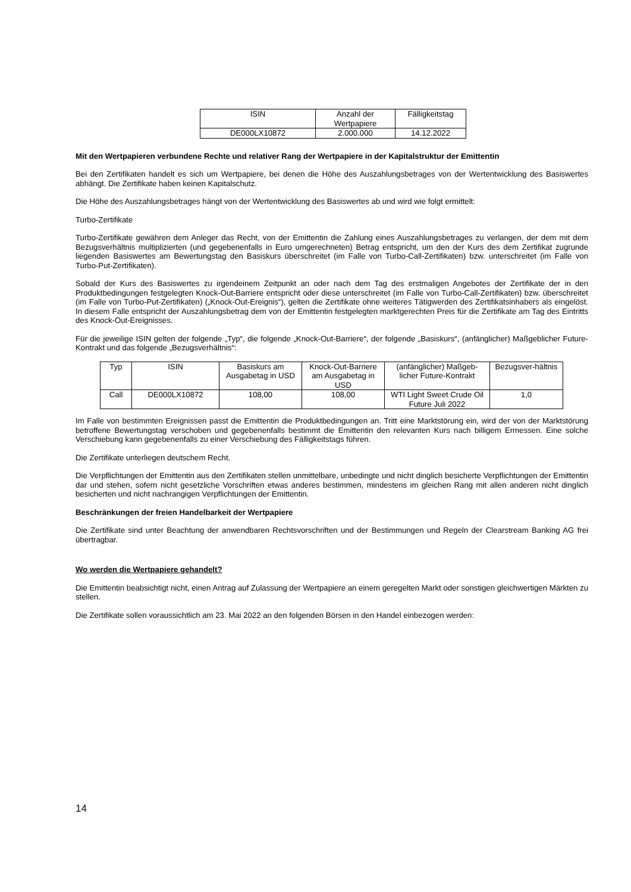| ISIN | Anzahl der Wertpapiere | Fälligkeitstag |
| DE000LX10872 | 2.000.000 | 14.12.2022 |
Mit den Wertpapieren verbundene Rechte und relativer Rang der Wertpapiere in der Kapitalstruktur der Emittentin
Bei den Zertifikaten handelt es sich um Wertpapiere, bei denen die Höhe des Auszahlungsbetrages von der Wertentwicklung des Basiswertes abhängt. Die Zertifikate haben keinen Kapitalschutz.
Die Höhe des Auszahlungsbetrages hängt von der Wertentwicklung des Basiswertes ab und wird wie folgt ermittelt:
Turbo-Zertifikate
Turbo-Zertifikate gewähren dem Anleger das Recht, von der Emittentin die Zahlung eines Auszahlungsbetrages zu verlangen, der dem mit dem Bezugsverhältnis multiplizierten (und gegebenenfalls in Euro umgerechneten) Betrag entspricht, um den der Kurs des dem Zertifikat zugrunde liegenden Basiswertes am Bewertungstag den Basiskurs überschreitet (im Falle von Turbo-Call-Zertifikaten) bzw. unterschreitet (im Falle von Turbo-Put-Zertifikaten).
Sobald der Kurs des Basiswertes zu irgendeinem Zeitpunkt an oder nach dem Tag des erstmaligen Angebotes der Zertifikate der in den Produktbedingungen festgelegten Knock-Out-Barriere entspricht oder diese unterschreitet (im Falle von Turbo-Call-Zertifikaten) bzw. überschreitet (im Falle von Turbo-Put-Zertifikaten) („Knock-Out-Ereignis“), gelten die Zertifikate ohne weiteres Tätigwerden des Zertifikatsinhabers als eingelöst. In diesem Falle entspricht der Auszahlungsbetrag dem von der Emittentin festgelegten marktgerechten Preis für die Zertifikate am Tag des Eintritts des Knock-Out-Ereignisses.
Für die jeweilige ISIN gelten der folgende „Typ“, die folgende „Knock-Out-Barriere“, der folgende „Basiskurs“, (anfänglicher) Maßgeblicher Future-Kontrakt und das folgende „Bezugsverhältnis“:
| Typ | ISIN | Basiskurs am Ausgabetag in USD | Knock-Out-Barriere am Ausgabetag in USD | (anfänglicher) Maßgeb-licher Future-Kontrakt | Bezugsver-hältnis |
| Call | DE000LX10872 | 108,00 | 108,00 | WTI Light Sweet Crude Oil Future Juli 2022 | 1,0 |
Im Falle von bestimmten Ereignissen passt die Emittentin die Produktbedingungen an. Tritt eine Marktstörung ein, wird der von der Marktstörung betroffene Bewertungstag verschoben und gegebenenfalls bestimmt die Emittentin den relevanten Kurs nach billigem Ermessen. Eine solche Verschiebung kann gegebenenfalls zu einer Verschiebung des Fälligkeitstags führen.
Die Zertifikate unterliegen deutschem Recht.
Die Verpflichtungen der Emittentin aus den Zertifikaten stellen unmittelbare, unbedingte und nicht dinglich besicherte Verpflichtungen der Emittentin dar und stehen, sofern nicht gesetzliche Vorschriften etwas anderes bestimmen, mindestens im gleichen Rang mit allen anderen nicht dinglich besicherten und nicht nachrangigen Verpflichtungen der Emittentin.
Beschränkungen der freien Handelbarkeit der Wertpapiere
Die Zertifikate sind unter Beachtung der anwendbaren Rechtsvorschriften und der Bestimmungen und Regeln der Clearstream Banking AG frei übertragbar.
Wo werden die Wertpapiere gehandelt?
Die Emittentin beabsichtigt nicht, einen Antrag auf Zulassung der Wertpapiere an einem geregelten Markt oder sonstigen gleichwertigen Märkten zu stellen.
Die Zertifikate sollen voraussichtlich am 23. Mai 2022 an den folgenden Börsen in den Handel einbezogen werden:
14